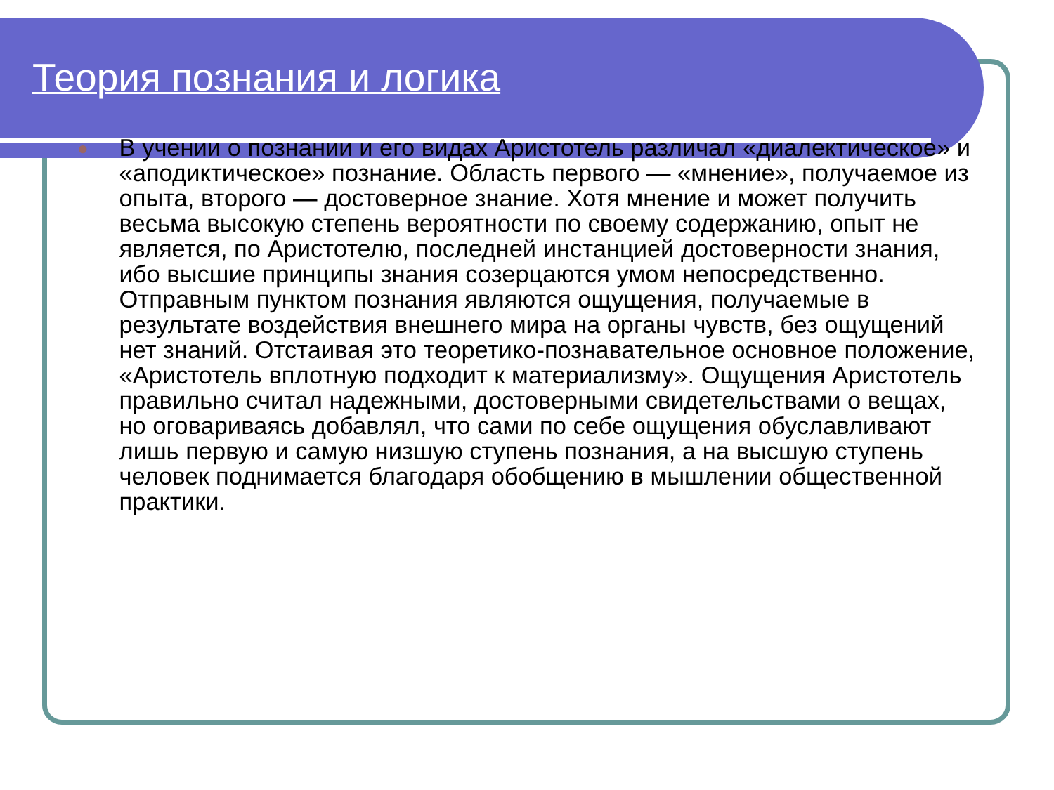Теория познания и логика
●
В учении о познании и его видах Аристотель различал «диалектическое» и «аподиктическое» познание. Область первого — «мнение», получаемое из опыта, второго — достоверное знание. Хотя мнение и может получить весьма высокую степень вероятности по своему содержанию, опыт не является, по Аристотелю, последней инстанцией достоверности знания, ибо высшие принципы знания созерцаются умом непосредственно. Отправным пунктом познания являются ощущения, получаемые в результате воздействия внешнего мира на органы чувств, без ощущений нет знаний. Отстаивая это теоретико-познавательное основное положение, «Аристотель вплотную подходит к материализму». Ощущения Аристотель правильно считал надежными, достоверными свидетельствами о вещах, но оговариваясь добавлял, что сами по себе ощущения обуславливают лишь первую и самую низшую ступень познания, а на высшую ступень человек поднимается благодаря обобщению в мышлении общественной практики.